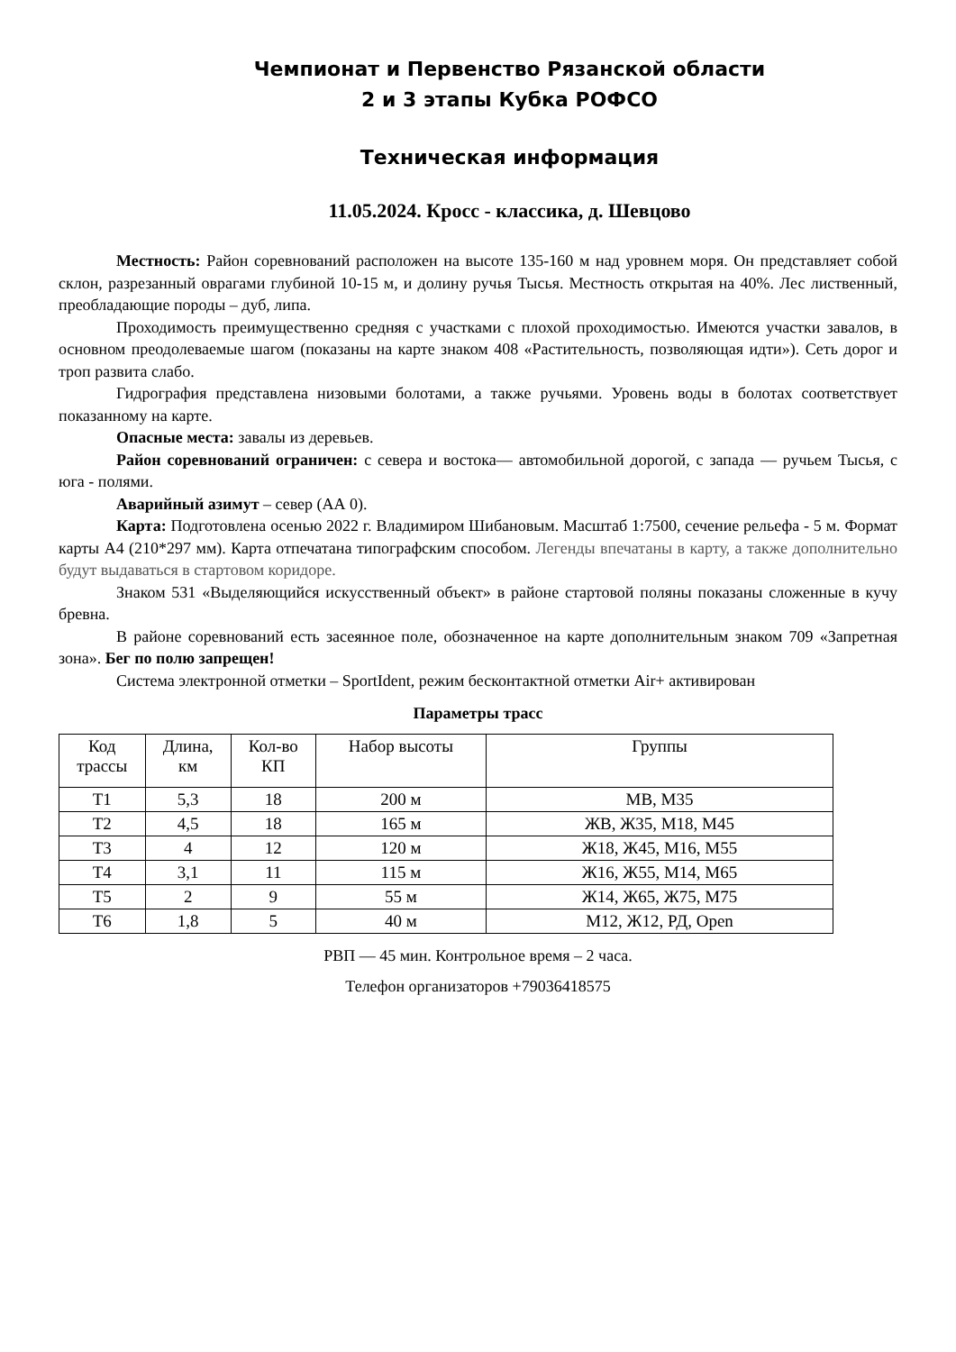Чемпионат и Первенство Рязанской области
2 и 3 этапы Кубка РОФСО
Техническая информация
11.05.2024. Кросс - классика, д. Шевцово
Местность: Район соревнований расположен на высоте 135-160 м над уровнем моря. Он представляет собой склон, разрезанный оврагами глубиной 10-15 м, и долину ручья Тысья. Местность открытая на 40%. Лес лиственный, преобладающие породы – дуб, липа.
Проходимость преимущественно средняя с участками с плохой проходимостью. Имеются участки завалов, в основном преодолеваемые шагом (показаны на карте знаком 408 «Растительность, позволяющая идти»). Сеть дорог и троп развита слабо.
Гидрография представлена низовыми болотами, а также ручьями. Уровень воды в болотах соответствует показанному на карте.
Опасные места: завалы из деревьев.
Район соревнований ограничен: с севера и востока— автомобильной дорогой, с запада — ручьем Тысья, с юга - полями.
Аварийный азимут – север (АА 0).
Карта: Подготовлена осенью 2022 г. Владимиром Шибановым. Масштаб 1:7500, сечение рельефа - 5 м. Формат карты А4 (210*297 мм). Карта отпечатана типографским способом. Легенды впечатаны в карту, а также дополнительно будут выдаваться в стартовом коридоре.
Знаком 531 «Выделяющийся искусственный объект» в районе стартовой поляны показаны сложенные в кучу бревна.
В районе соревнований есть засеянное поле, обозначенное на карте дополнительным знаком 709 «Запретная зона». Бег по полю запрещен!
Система электронной отметки – SportIdent, режим бесконтактной отметки Air+ активирован
Параметры трасс
| Код трассы | Длина, км | Кол-во КП | Набор высоты | Группы |
| --- | --- | --- | --- | --- |
| Т1 | 5,3 | 18 | 200 м | МВ, М35 |
| Т2 | 4,5 | 18 | 165 м | ЖВ, Ж35, М18, М45 |
| Т3 | 4 | 12 | 120 м | Ж18, Ж45, М16, М55 |
| Т4 | 3,1 | 11 | 115 м | Ж16, Ж55, М14, М65 |
| Т5 | 2 | 9 | 55 м | Ж14, Ж65, Ж75, М75 |
| Т6 | 1,8 | 5 | 40 м | М12, Ж12, РД, Open |
РВП — 45 мин. Контрольное время – 2 часа.
Телефон организаторов +79036418575